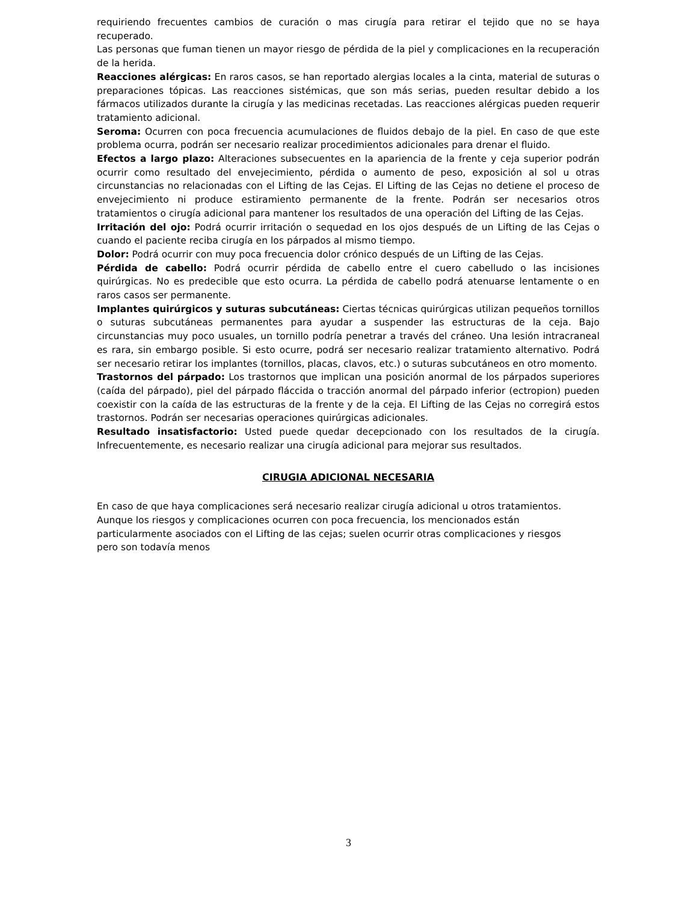requiriendo frecuentes cambios de curación o mas cirugía para retirar el tejido que no se haya recuperado.
Las personas que fuman tienen un mayor riesgo de pérdida de la piel y complicaciones en la recuperación de la herida.
Reacciones alérgicas: En raros casos, se han reportado alergias locales a la cinta, material de suturas o preparaciones tópicas. Las reacciones sistémicas, que son más serias, pueden resultar debido a los fármacos utilizados durante la cirugía y las medicinas recetadas. Las reacciones alérgicas pueden requerir tratamiento adicional.
Seroma: Ocurren con poca frecuencia acumulaciones de fluidos debajo de la piel. En caso de que este problema ocurra, podrán ser necesario realizar procedimientos adicionales para drenar el fluido.
Efectos a largo plazo: Alteraciones subsecuentes en la apariencia de la frente y ceja superior podrán ocurrir como resultado del envejecimiento, pérdida o aumento de peso, exposición al sol u otras circunstancias no relacionadas con el Lifting de las Cejas. El Lifting de las Cejas no detiene el proceso de envejecimiento ni produce estiramiento permanente de la frente. Podrán ser necesarios otros tratamientos o cirugía adicional para mantener los resultados de una operación del Lifting de las Cejas.
Irritación del ojo: Podrá ocurrir irritación o sequedad en los ojos después de un Lifting de las Cejas o cuando el paciente reciba cirugía en los párpados al mismo tiempo.
Dolor: Podrá ocurrir con muy poca frecuencia dolor crónico después de un Lifting de las Cejas.
Pérdida de cabello: Podrá ocurrir pérdida de cabello entre el cuero cabelludo o las incisiones quirúrgicas. No es predecible que esto ocurra. La pérdida de cabello podrá atenuarse lentamente o en raros casos ser permanente.
Implantes quirúrgicos y suturas subcutáneas: Ciertas técnicas quirúrgicas utilizan pequeños tornillos o suturas subcutáneas permanentes para ayudar a suspender las estructuras de la ceja. Bajo circunstancias muy poco usuales, un tornillo podría penetrar a través del cráneo. Una lesión intracraneal es rara, sin embargo posible. Si esto ocurre, podrá ser necesario realizar tratamiento alternativo. Podrá ser necesario retirar los implantes (tornillos, placas, clavos, etc.) o suturas subcutáneos en otro momento.
Trastornos del párpado: Los trastornos que implican una posición anormal de los párpados superiores (caída del párpado), piel del párpado fláccida o tracción anormal del párpado inferior (ectropion) pueden coexistir con la caída de las estructuras de la frente y de la ceja. El Lifting de las Cejas no corregirá estos trastornos. Podrán ser necesarias operaciones quirúrgicas adicionales.
Resultado insatisfactorio: Usted puede quedar decepcionado con los resultados de la cirugía. Infrecuentemente, es necesario realizar una cirugía adicional para mejorar sus resultados.
CIRUGIA ADICIONAL NECESARIA
En caso de que haya complicaciones será necesario realizar cirugía adicional u otros tratamientos.
Aunque los riesgos y complicaciones ocurren con poca frecuencia, los mencionados están
particularmente asociados con el Lifting de las cejas; suelen ocurrir otras complicaciones y riesgos
pero son todavía menos
3